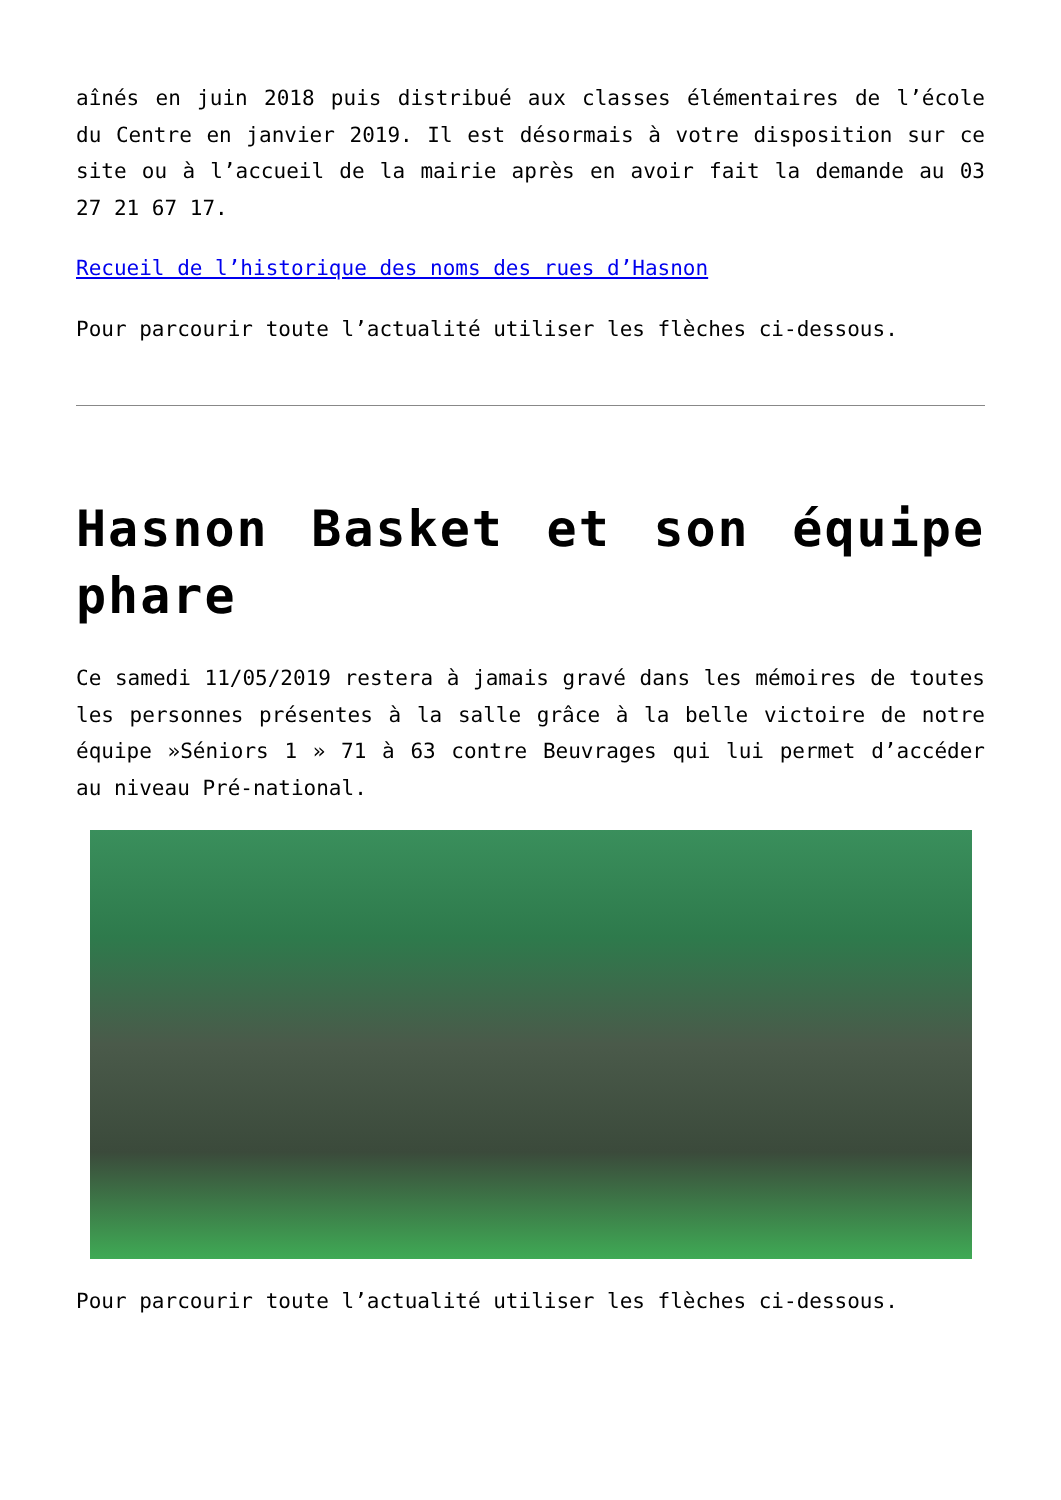aînés en juin 2018 puis distribué aux classes élémentaires de l’école du Centre en janvier 2019. Il est désormais à votre disposition sur ce site ou à l’accueil de la mairie après en avoir fait la demande au 03 27 21 67 17.
Recueil de l’historique des noms des rues d’Hasnon
Pour parcourir toute l’actualité utiliser les flèches ci-dessous.
Hasnon Basket et son équipe phare
Ce samedi 11/05/2019 restera à jamais gravé dans les mémoires de toutes les personnes présentes à la salle grâce à la belle victoire de notre équipe »Séniors 1 » 71 à 63 contre Beuvrages qui lui permet d’accéder au niveau Pré-national.
Pour parcourir toute l’actualité utiliser les flèches ci-dessous.